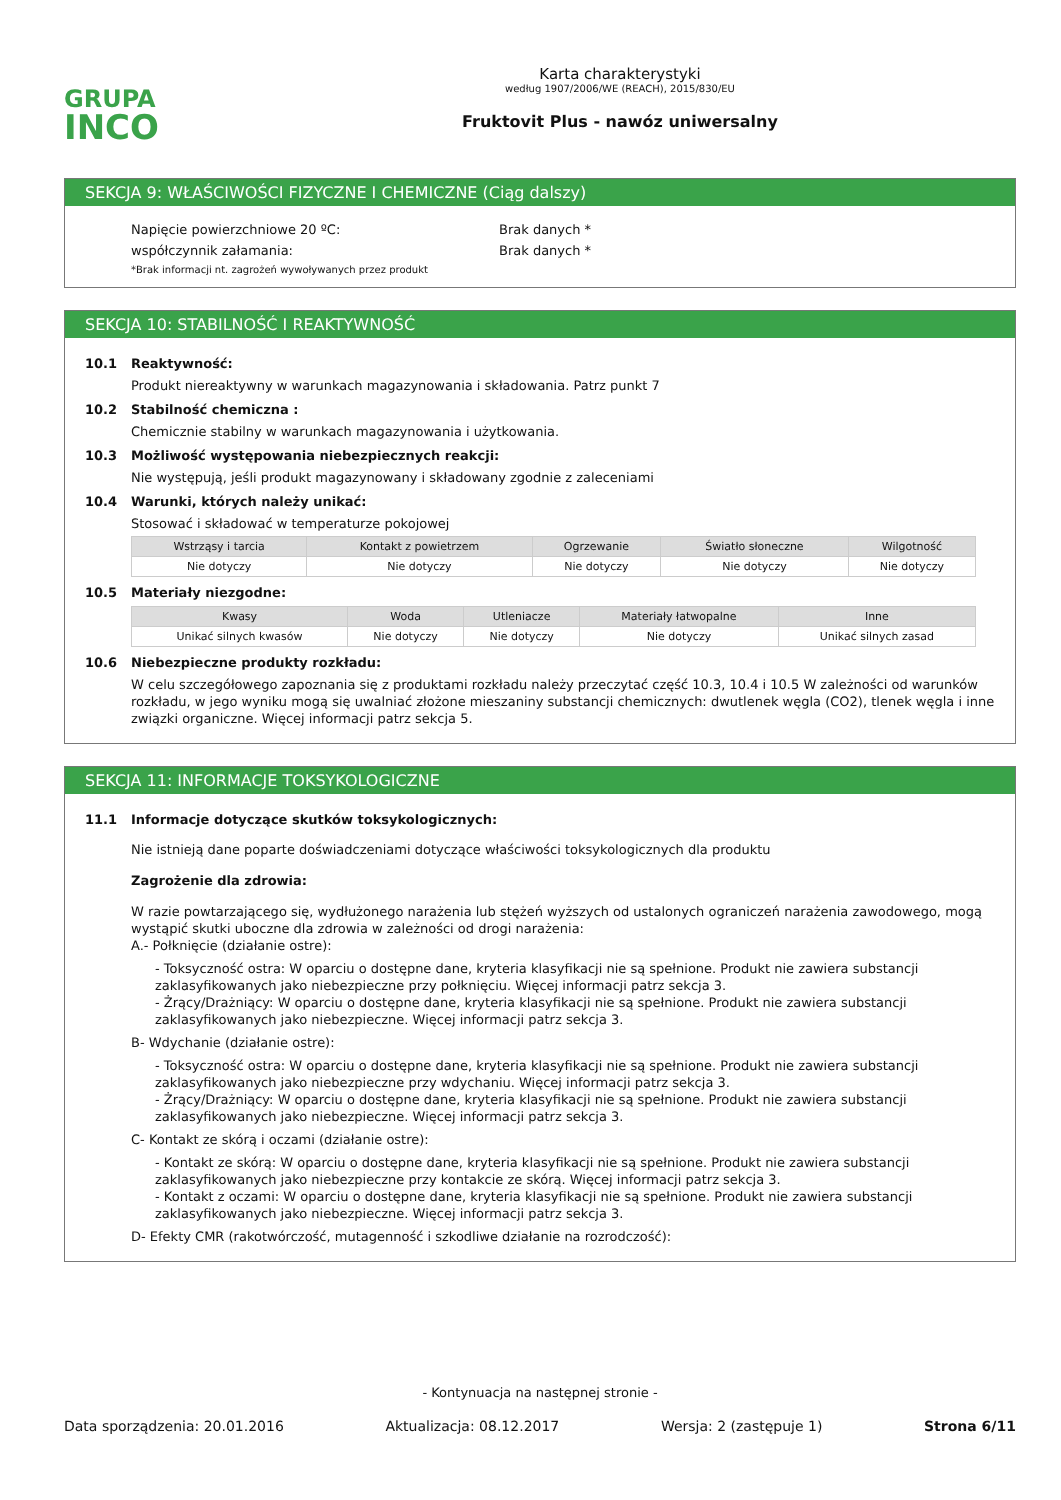GRUPA
INCO
Karta charakterystyki
według 1907/2006/WE (REACH), 2015/830/EU
Fruktovit Plus - nawóz uniwersalny
SEKCJA 9: WŁAŚCIWOŚCI FIZYCZNE I CHEMICZNE (Ciąg dalszy)
Napięcie powierzchniowe 20 ºC: Brak danych *
współczynnik załamania: Brak danych *
*Brak informacji nt. zagrożeń wywoływanych przez produkt
SEKCJA 10: STABILNOŚĆ I REAKTYWNOŚĆ
10.1 Reaktywność:
Produkt niereaktywny w warunkach magazynowania i składowania. Patrz punkt 7
10.2 Stabilność chemiczna :
Chemicznie stabilny w warunkach magazynowania i użytkowania.
10.3 Możliwość występowania niebezpiecznych reakcji:
Nie występują, jeśli produkt magazynowany i składowany zgodnie z zaleceniami
10.4 Warunki, których należy unikać:
Stosować i składować w temperaturze pokojowej
| Wstrząsy i tarcia | Kontakt z powietrzem | Ogrzewanie | Światło słoneczne | Wilgotność |
| --- | --- | --- | --- | --- |
| Nie dotyczy | Nie dotyczy | Nie dotyczy | Nie dotyczy | Nie dotyczy |
10.5 Materiały niezgodne:
| Kwasy | Woda | Utleniacze | Materiały łatwopalne | Inne |
| --- | --- | --- | --- | --- |
| Unikać silnych kwasów | Nie dotyczy | Nie dotyczy | Nie dotyczy | Unikać silnych zasad |
10.6 Niebezpieczne produkty rozkładu:
W celu szczegółowego zapoznania się z produktami rozkładu należy przeczytać część 10.3, 10.4 i 10.5 W zależności od warunków rozkładu, w jego wyniku mogą się uwalniać złożone mieszaniny substancji chemicznych: dwutlenek węgla (CO2), tlenek węgla i inne związki organiczne. Więcej informacji patrz sekcja 5.
SEKCJA 11: INFORMACJE TOKSYKOLOGICZNE
11.1 Informacje dotyczące skutków toksykologicznych:
Nie istnieją dane poparte doświadczeniami dotyczące właściwości toksykologicznych dla produktu
Zagrożenie dla zdrowia:
W razie powtarzającego się, wydłużonego narażenia lub stężeń wyższych od ustalonych ograniczeń narażenia zawodowego, mogą wystąpić skutki uboczne dla zdrowia w zależności od drogi narażenia:
A.- Połknięcie (działanie ostre):
- Toksyczność ostra: W oparciu o dostępne dane, kryteria klasyfikacji nie są spełnione. Produkt nie zawiera substancji zaklasyfikowanych jako niebezpieczne przy połknięciu. Więcej informacji patrz sekcja 3.
- Żrący/Drażniący: W oparciu o dostępne dane, kryteria klasyfikacji nie są spełnione. Produkt nie zawiera substancji zaklasyfikowanych jako niebezpieczne. Więcej informacji patrz sekcja 3.
B- Wdychanie (działanie ostre):
- Toksyczność ostra: W oparciu o dostępne dane, kryteria klasyfikacji nie są spełnione. Produkt nie zawiera substancji zaklasyfikowanych jako niebezpieczne przy wdychaniu. Więcej informacji patrz sekcja 3.
- Żrący/Drażniący: W oparciu o dostępne dane, kryteria klasyfikacji nie są spełnione. Produkt nie zawiera substancji zaklasyfikowanych jako niebezpieczne. Więcej informacji patrz sekcja 3.
C- Kontakt ze skórą i oczami (działanie ostre):
- Kontakt ze skórą: W oparciu o dostępne dane, kryteria klasyfikacji nie są spełnione. Produkt nie zawiera substancji zaklasyfikowanych jako niebezpieczne przy kontakcie ze skórą. Więcej informacji patrz sekcja 3.
- Kontakt z oczami: W oparciu o dostępne dane, kryteria klasyfikacji nie są spełnione. Produkt nie zawiera substancji zaklasyfikowanych jako niebezpieczne. Więcej informacji patrz sekcja 3.
D- Efekty CMR (rakotwórczość, mutagenność i szkodliwe działanie na rozrodczość):
- Kontynuacja na następnej stronie -
Data sporządzenia: 20.01.2016 Aktualizacja: 08.12.2017 Wersja: 2 (zastępuje 1) Strona 6/11